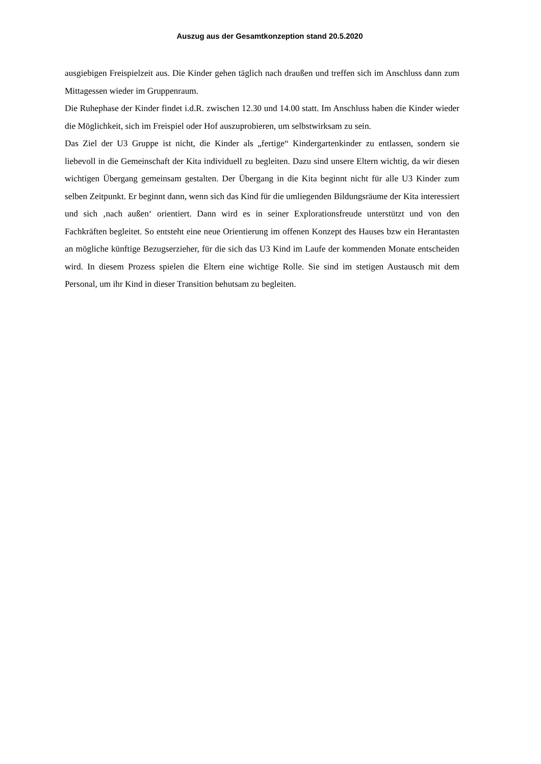Auszug aus der Gesamtkonzeption stand 20.5.2020
ausgiebigen Freispielzeit aus. Die Kinder gehen täglich nach draußen und treffen sich im Anschluss dann zum Mittagessen wieder im Gruppenraum.
Die Ruhephase der Kinder findet i.d.R. zwischen 12.30 und 14.00 statt. Im Anschluss haben die Kinder wieder die Möglichkeit, sich im Freispiel oder Hof auszuprobieren, um selbstwirksam zu sein.
Das Ziel der U3 Gruppe ist nicht, die Kinder als „fertige“ Kindergartenkinder zu entlassen, sondern sie liebevoll in die Gemeinschaft der Kita individuell zu begleiten. Dazu sind unsere Eltern wichtig, da wir diesen wichtigen Übergang gemeinsam gestalten. Der Übergang in die Kita beginnt nicht für alle U3 Kinder zum selben Zeitpunkt. Er beginnt dann, wenn sich das Kind für die umliegenden Bildungsräume der Kita interessiert und sich ‚nach außen‘ orientiert. Dann wird es in seiner Explorationsfreude unterstützt und von den Fachkräften begleitet. So entsteht eine neue Orientierung im offenen Konzept des Hauses bzw ein Herantasten an mögliche künftige Bezugserzieher, für die sich das U3 Kind im Laufe der kommenden Monate entscheiden wird. In diesem Prozess spielen die Eltern eine wichtige Rolle. Sie sind im stetigen Austausch mit dem Personal, um ihr Kind in dieser Transition behutsam zu begleiten.